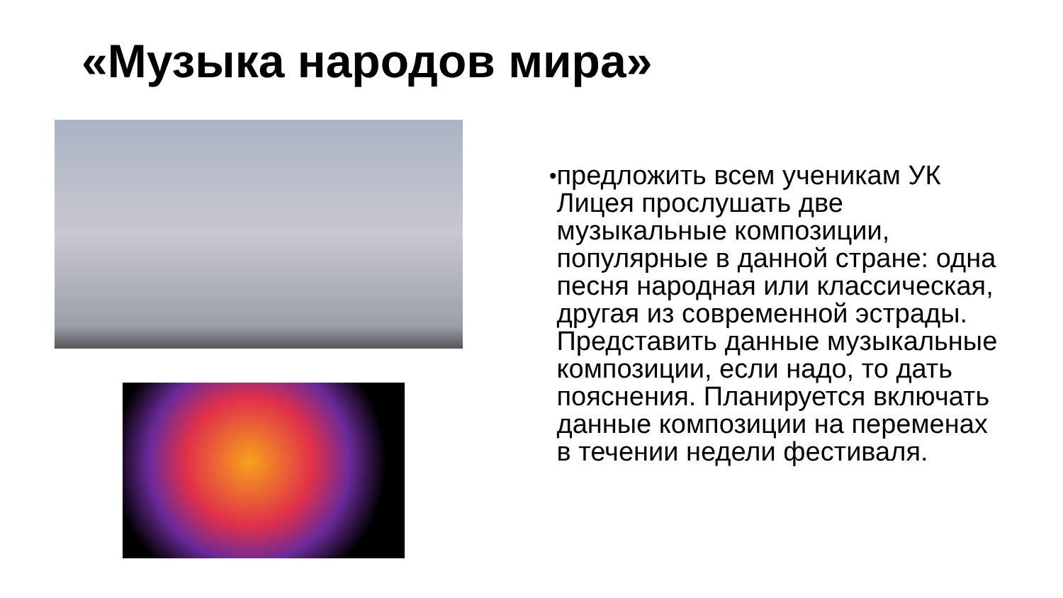«Музыка народов мира»
• предложить всем ученикам УК Лицея прослушать две музыкальные композиции, популярные в данной стране: одна песня народная или классическая, другая из современной эстрады. Представить данные музыкальные композиции, если надо, то дать пояснения. Планируется включать данные композиции на переменах в течении недели фестиваля.